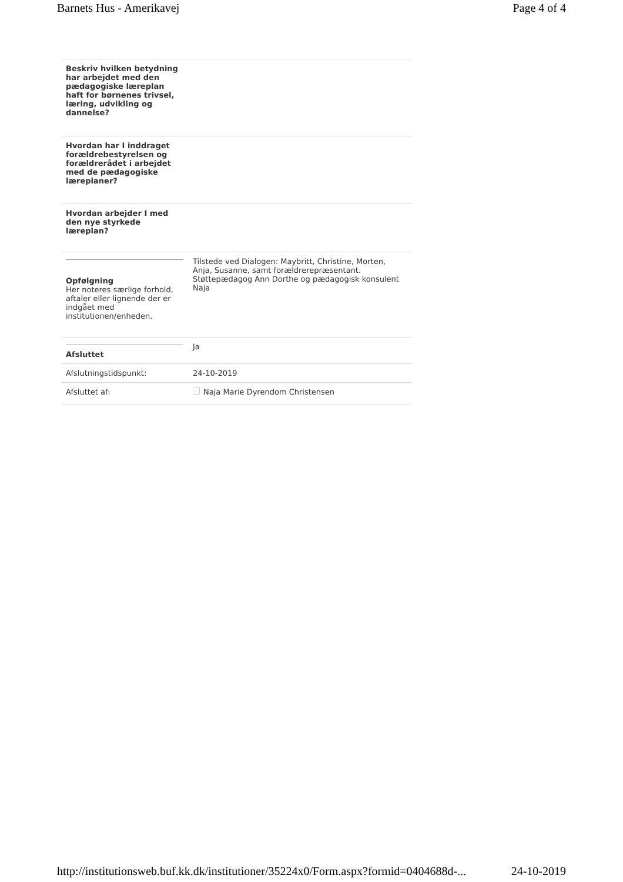Barnets Hus - Amerikavej Page 4 of 4
| Beskriv hvilken betydning har arbejdet med den pædagogiske læreplan haft for børnenes trivsel, læring, udvikling og dannelse? | |
| Hvordan har I inddraget forældrebestyrelsen og forældrerådet i arbejdet med de pædagogiske læreplaner? | |
| Hvordan arbejder I med den nye styrkede læreplan? | |
| Opfølgning Her noteres særlige forhold, aftaler eller lignende der er indgået med institutionen/enheden. | Tilstede ved Dialogen: Maybritt, Christine, Morten, Anja, Susanne, samt forældrerepræsentant. Støttepædagog Ann Dorthe og pædagogisk konsulent Naja |
| Afsluttet | Ja |
| Afslutningstidspunkt: | 24-10-2019 |
| Afsluttet af: | Naja Marie Dyrendom Christensen |
http://institutionsweb.buf.kk.dk/institutioner/35224x0/Form.aspx?formid=0404688d-... 24-10-2019